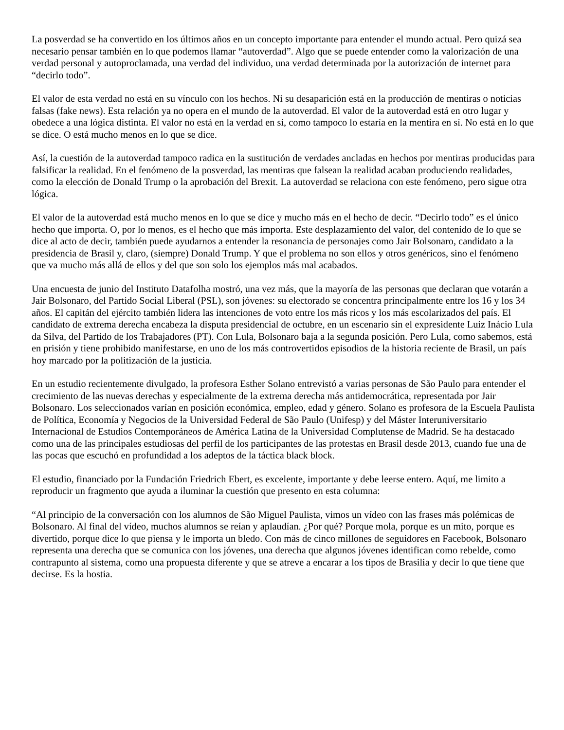La posverdad se ha convertido en los últimos años en un concepto importante para entender el mundo actual. Pero quizá sea necesario pensar también en lo que podemos llamar “autoverdad”. Algo que se puede entender como la valorización de una verdad personal y autoproclamada, una verdad del individuo, una verdad determinada por la autorización de internet para “decirlo todo”.
El valor de esta verdad no está en su vínculo con los hechos. Ni su desaparición está en la producción de mentiras o noticias falsas (fake news). Esta relación ya no opera en el mundo de la autoverdad. El valor de la autoverdad está en otro lugar y obedece a una lógica distinta. El valor no está en la verdad en sí, como tampoco lo estaría en la mentira en sí. No está en lo que se dice. O está mucho menos en lo que se dice.
Así, la cuestión de la autoverdad tampoco radica en la sustitución de verdades ancladas en hechos por mentiras producidas para falsificar la realidad. En el fenómeno de la posverdad, las mentiras que falsean la realidad acaban produciendo realidades, como la elección de Donald Trump o la aprobación del Brexit. La autoverdad se relaciona con este fenómeno, pero sigue otra lógica.
El valor de la autoverdad está mucho menos en lo que se dice y mucho más en el hecho de decir. “Decirlo todo” es el único hecho que importa. O, por lo menos, es el hecho que más importa. Este desplazamiento del valor, del contenido de lo que se dice al acto de decir, también puede ayudarnos a entender la resonancia de personajes como Jair Bolsonaro, candidato a la presidencia de Brasil y, claro, (siempre) Donald Trump. Y que el problema no son ellos y otros genéricos, sino el fenómeno que va mucho más allá de ellos y del que son solo los ejemplos más mal acabados.
Una encuesta de junio del Instituto Datafolha mostró, una vez más, que la mayoría de las personas que declaran que votarán a Jair Bolsonaro, del Partido Social Liberal (PSL), son jóvenes: su electorado se concentra principalmente entre los 16 y los 34 años. El capitán del ejército también lidera las intenciones de voto entre los más ricos y los más escolarizados del país. El candidato de extrema derecha encabeza la disputa presidencial de octubre, en un escenario sin el expresidente Luiz Inácio Lula da Silva, del Partido de los Trabajadores (PT). Con Lula, Bolsonaro baja a la segunda posición. Pero Lula, como sabemos, está en prisión y tiene prohibido manifestarse, en uno de los más controvertidos episodios de la historia reciente de Brasil, un país hoy marcado por la politización de la justicia.
En un estudio recientemente divulgado, la profesora Esther Solano entrevistó a varias personas de São Paulo para entender el crecimiento de las nuevas derechas y especialmente de la extrema derecha más antidemocrática, representada por Jair Bolsonaro. Los seleccionados varían en posición económica, empleo, edad y género. Solano es profesora de la Escuela Paulista de Política, Economía y Negocios de la Universidad Federal de São Paulo (Unifesp) y del Máster Interuniversitario Internacional de Estudios Contemporáneos de América Latina de la Universidad Complutense de Madrid. Se ha destacado como una de las principales estudiosas del perfil de los participantes de las protestas en Brasil desde 2013, cuando fue una de las pocas que escuchó en profundidad a los adeptos de la táctica black block.
El estudio, financiado por la Fundación Friedrich Ebert, es excelente, importante y debe leerse entero. Aquí, me limito a reproducir un fragmento que ayuda a iluminar la cuestión que presento en esta columna:
“Al principio de la conversación con los alumnos de São Miguel Paulista, vimos un vídeo con las frases más polémicas de Bolsonaro. Al final del vídeo, muchos alumnos se reían y aplaudían. ¿Por qué? Porque mola, porque es un mito, porque es divertido, porque dice lo que piensa y le importa un bledo. Con más de cinco millones de seguidores en Facebook, Bolsonaro representa una derecha que se comunica con los jóvenes, una derecha que algunos jóvenes identifican como rebelde, como contrapunto al sistema, como una propuesta diferente y que se atreve a encarar a los tipos de Brasilia y decir lo que tiene que decirse. Es la hostia.